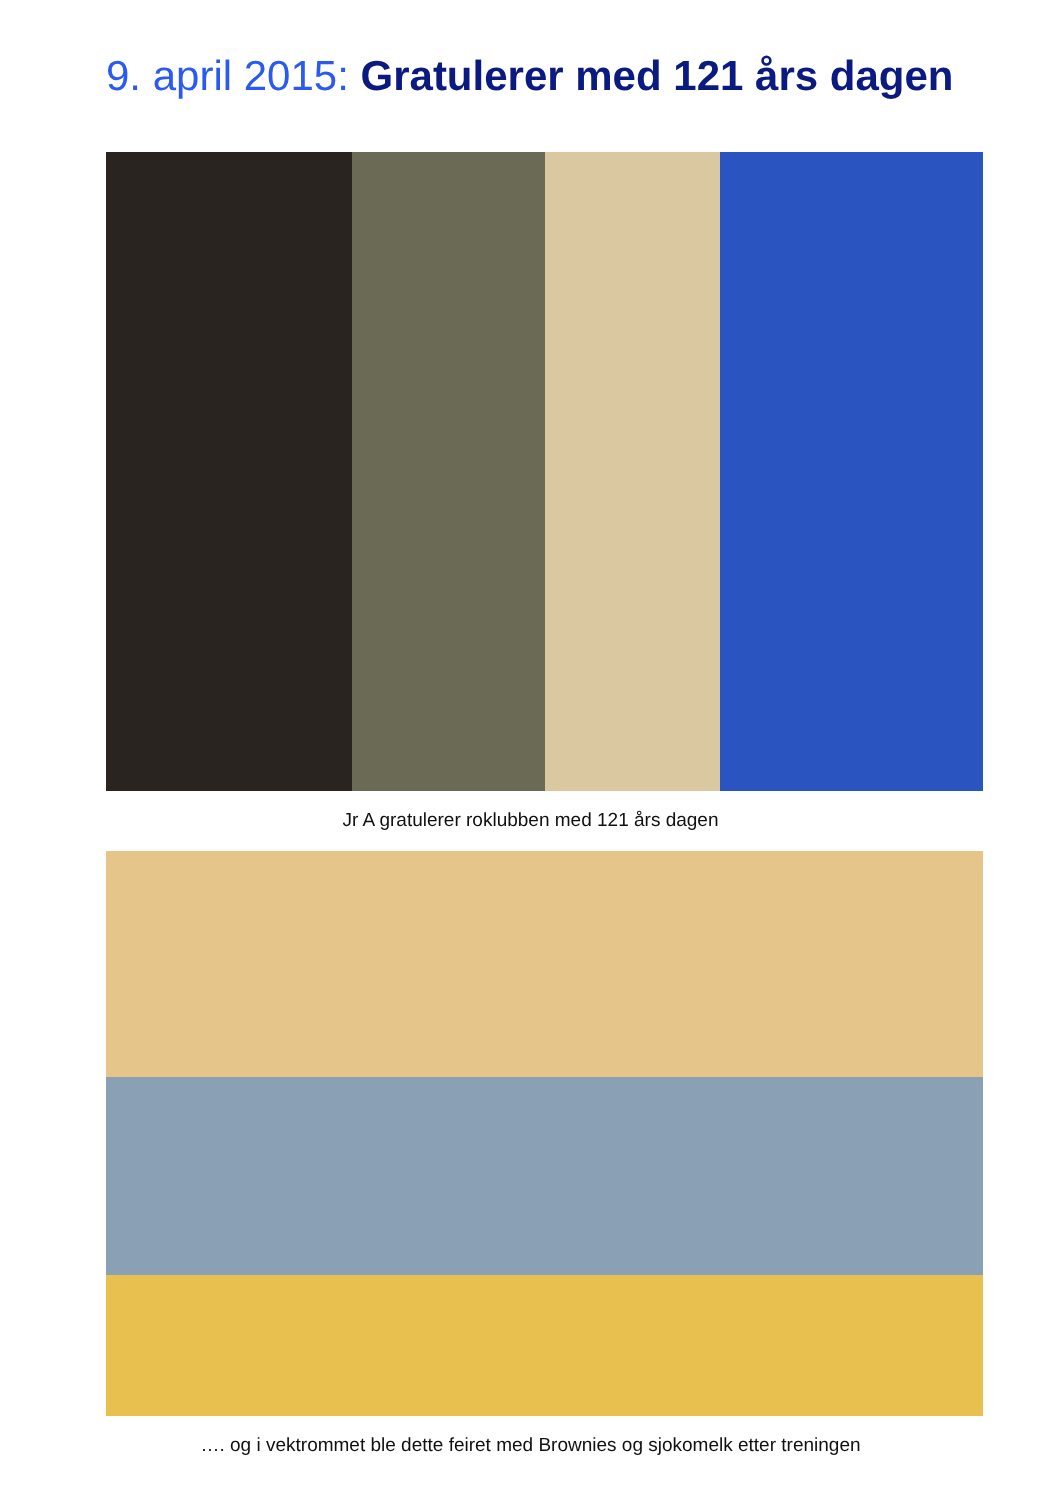9. april 2015: Gratulerer med 121 års dagen
Jr A gratulerer roklubben med 121 års dagen
…. og i vektrommet ble dette feiret med Brownies og sjokomelk etter treningen